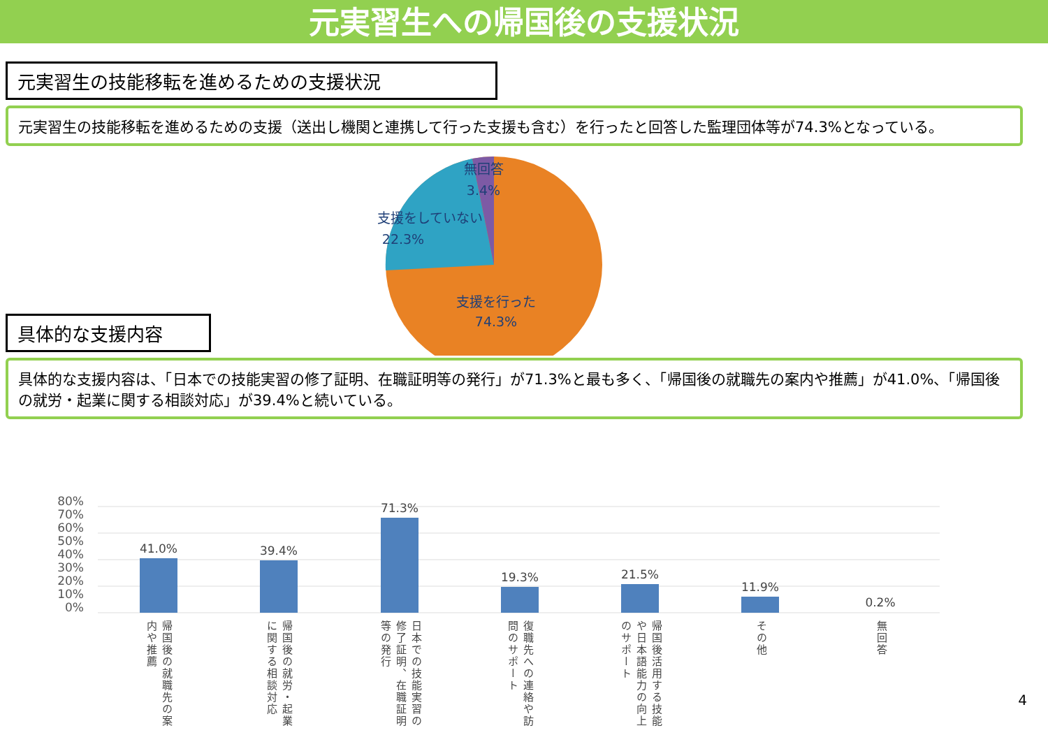元実習生への帰国後の支援状況
元実習生の技能移転を進めるための支援状況
元実習生の技能移転を進めるための支援（送出し機関と連携して行った支援も含む）を行ったと回答した監理団体等が74.3%となっている。
無回答
3.4%
支援をしていない
22.3%
支援を行った
74.3%
具体的な支援内容
具体的な支援内容は、「日本での技能実習の修了証明、在職証明等の発行」が71.3%と最も多く、「帰国後の就職先の案内や推薦」が41.0%、「帰国後の就労・起業に関する相談対応」が39.4%と続いている。
80%
70%
60%
50%
40%
30%
20%
10%
0%
41.0%
39.4%
71.3%
19.3%
21.5%
11.9%
0.2%
帰国後の就職先の案内や推薦
帰国後の就労・起業に関する相談対応
日本での技能実習の修了証明、在職証明等の発行
復職先への連絡や訪問のサポート
帰国後活用する技能や日本語能力の向上のサポート
その他
無回答
4